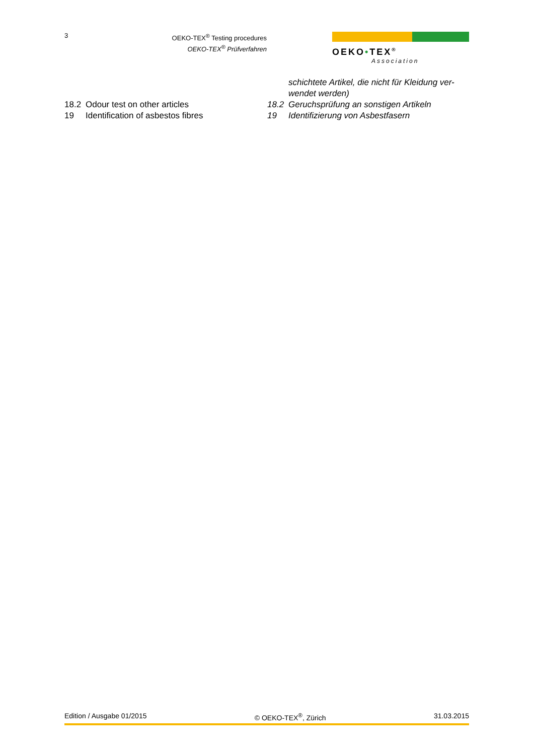3
OEKO-TEX<sup>®</sup> Testing procedures
OEKO-TEX<sup>®</sup> Prüfverfahren
OEKO•TEX<sup>®</sup>
Association
schichtete Artikel, die nicht für Kleidung ver-
wendet werden)
18.2 Odour test on other articles 18.2 Geruchsprüfung an sonstigen Artikeln
19 Identification of asbestos fibres 19 Identifizierung von Asbestfasern
Edition / Ausgabe 01/2015 © OEKO-TEX<sup>®</sup>, Zürich 31.03.2015